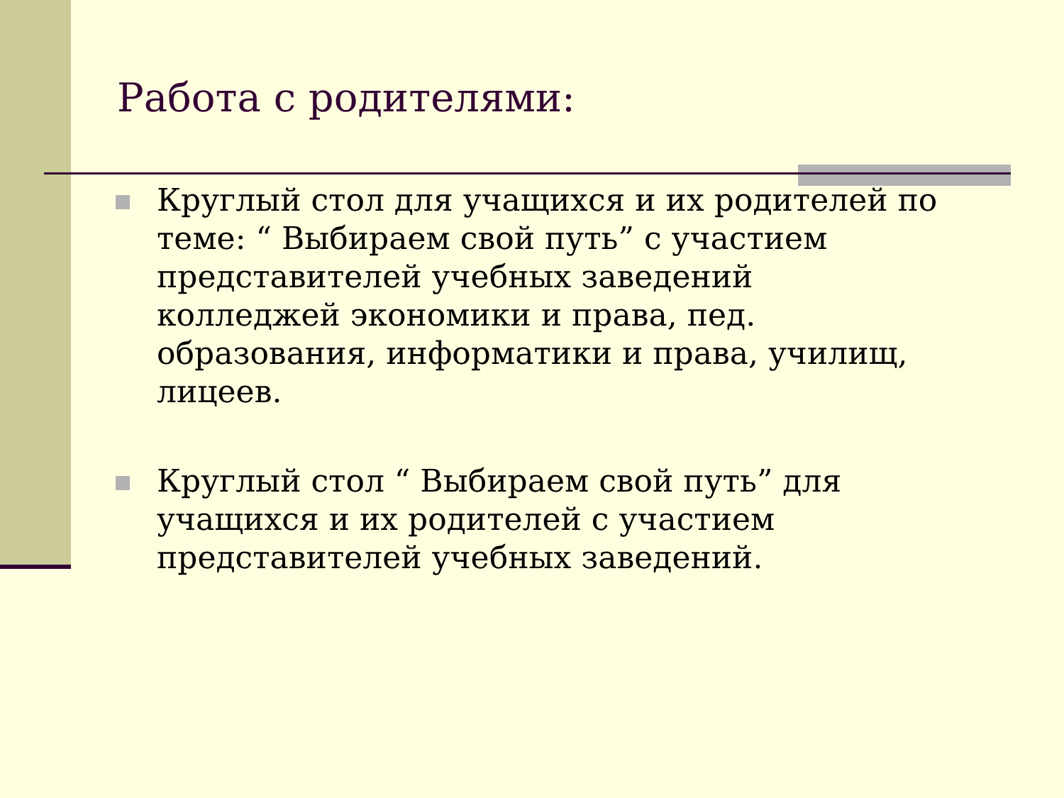Работа с родителями:
Круглый стол для учащихся и их родителей по теме: “ Выбираем свой путь” с участием представителей учебных заведений колледжей экономики и права, пед. образования, информатики и права, училищ, лицеев.
Круглый стол “ Выбираем свой путь” для учащихся и их родителей с участием представителей учебных заведений.